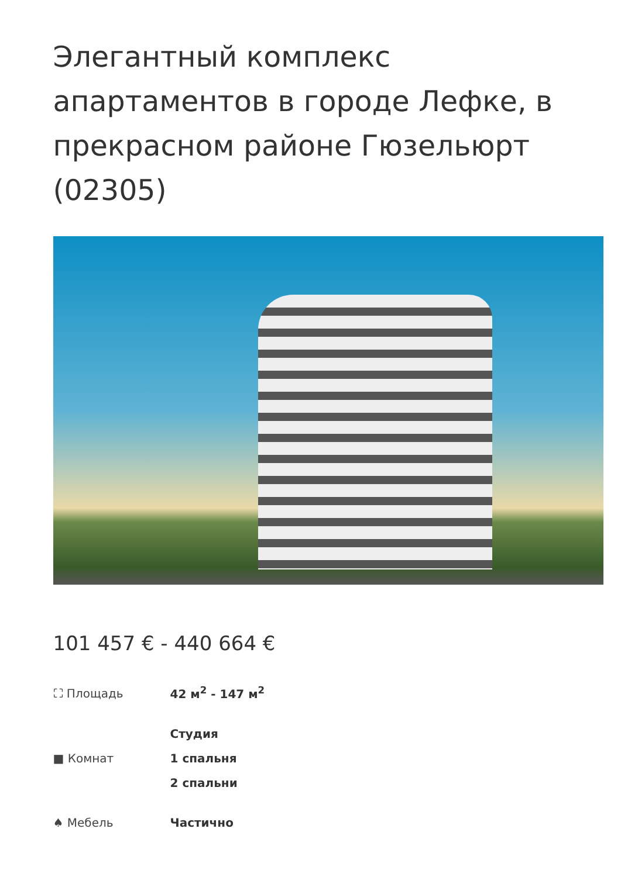Элегантный комплекс апартаментов в городе Лефке, в прекрасном районе Гюзельюрт (02305)
101 457 € - 440 664 €
⛶ Площадь
42 м<sup>2</sup> - 147 м<sup>2</sup>
■ Комнат
Студия
1 спальня
2 спальни
♠ Мебель
Частично